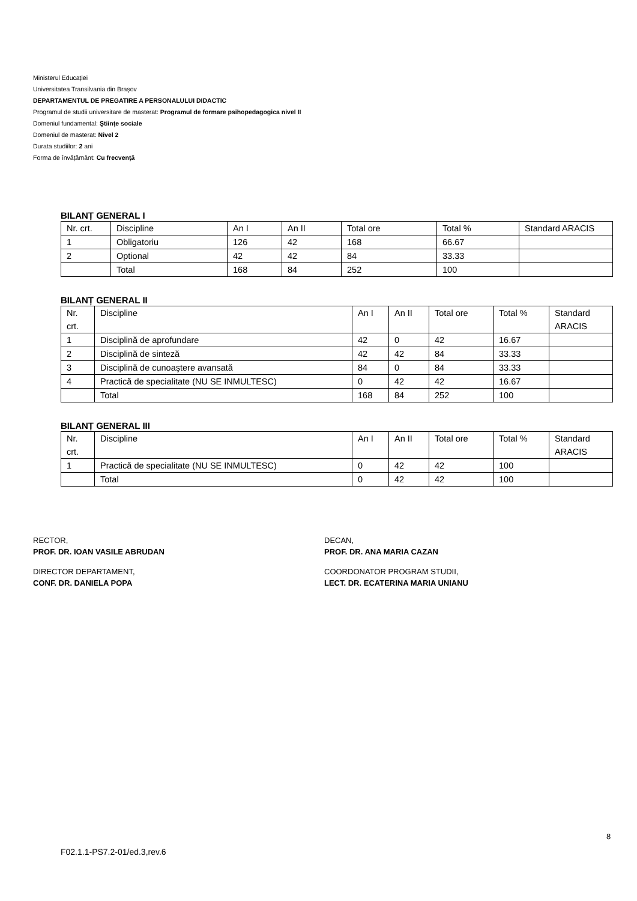Ministerul Educației
Universitatea Transilvania din Braşov
DEPARTAMENTUL DE PREGATIRE A PERSONALULUI DIDACTIC
Programul de studii universitare de masterat: Programul de formare psihopedagogica nivel II
Domeniul fundamental: Ştiințe sociale
Domeniul de masterat: Nivel 2
Durata studiilor: 2 ani
Forma de învățământ: Cu frecvență
BILANȚ GENERAL I
| Nr. crt. | Discipline | An I | An II | Total ore | Total % | Standard ARACIS |
| 1 | Obligatoriu | 126 | 42 | 168 | 66.67 | |
| 2 | Optional | 42 | 42 | 84 | 33.33 | |
| | Total | 168 | 84 | 252 | 100 | |
BILANȚ GENERAL II
| Nr. crt. | Discipline | An I | An II | Total ore | Total % | Standard ARACIS |
| 1 | Disciplină de aprofundare | 42 | 0 | 42 | 16.67 | |
| 2 | Disciplină de sinteză | 42 | 42 | 84 | 33.33 | |
| 3 | Disciplină de cunoaştere avansată | 84 | 0 | 84 | 33.33 | |
| 4 | Practică de specialitate (NU SE INMULTESC) | 0 | 42 | 42 | 16.67 | |
| | Total | 168 | 84 | 252 | 100 | |
BILANȚ GENERAL III
| Nr. crt. | Discipline | An I | An II | Total ore | Total % | Standard ARACIS |
| 1 | Practică de specialitate (NU SE INMULTESC) | 0 | 42 | 42 | 100 | |
| | Total | 0 | 42 | 42 | 100 | |
RECTOR,
PROF. DR. IOAN VASILE ABRUDAN
DECAN,
PROF. DR. ANA MARIA CAZAN
DIRECTOR DEPARTAMENT,
CONF. DR. DANIELA POPA
COORDONATOR PROGRAM STUDII,
LECT. DR. ECATERINA MARIA UNIANU
8
F02.1.1-PS7.2-01/ed.3,rev.6